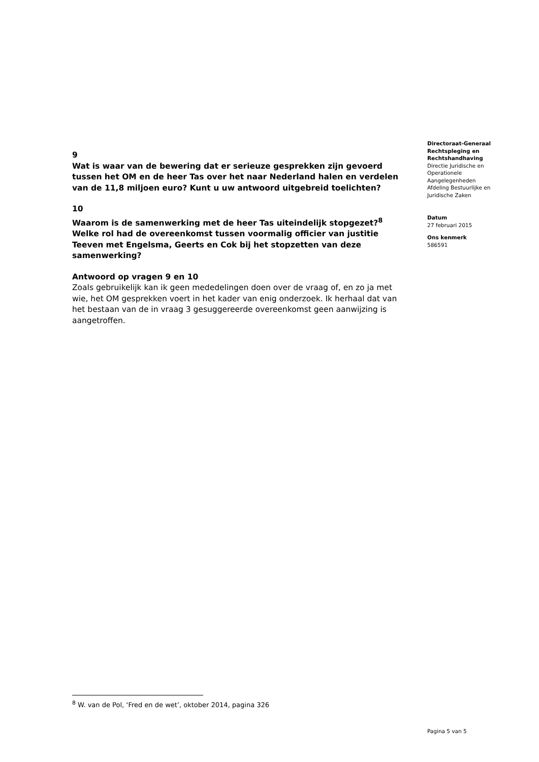9
Wat is waar van de bewering dat er serieuze gesprekken zijn gevoerd tussen het OM en de heer Tas over het naar Nederland halen en verdelen van de 11,8 miljoen euro? Kunt u uw antwoord uitgebreid toelichten?
10
Waarom is de samenwerking met de heer Tas uiteindelijk stopgezet?<sup>8</sup> Welke rol had de overeenkomst tussen voormalig officier van justitie Teeven met Engelsma, Geerts en Cok bij het stopzetten van deze samenwerking?
Antwoord op vragen 9 en 10
Zoals gebruikelijk kan ik geen mededelingen doen over de vraag of, en zo ja met wie, het OM gesprekken voert in het kader van enig onderzoek. Ik herhaal dat van het bestaan van de in vraag 3 gesuggereerde overeenkomst geen aanwijzing is aangetroffen.
Directoraat-Generaal Rechtspleging en Rechtshandhaving
Directie Juridische en Operationele Aangelegenheden
Afdeling Bestuurlijke en Juridische Zaken
Datum
27 februari 2015
Ons kenmerk
586591
<sup>8</sup> W. van de Pol, ‘Fred en de wet’, oktober 2014, pagina 326
Pagina 5 van 5